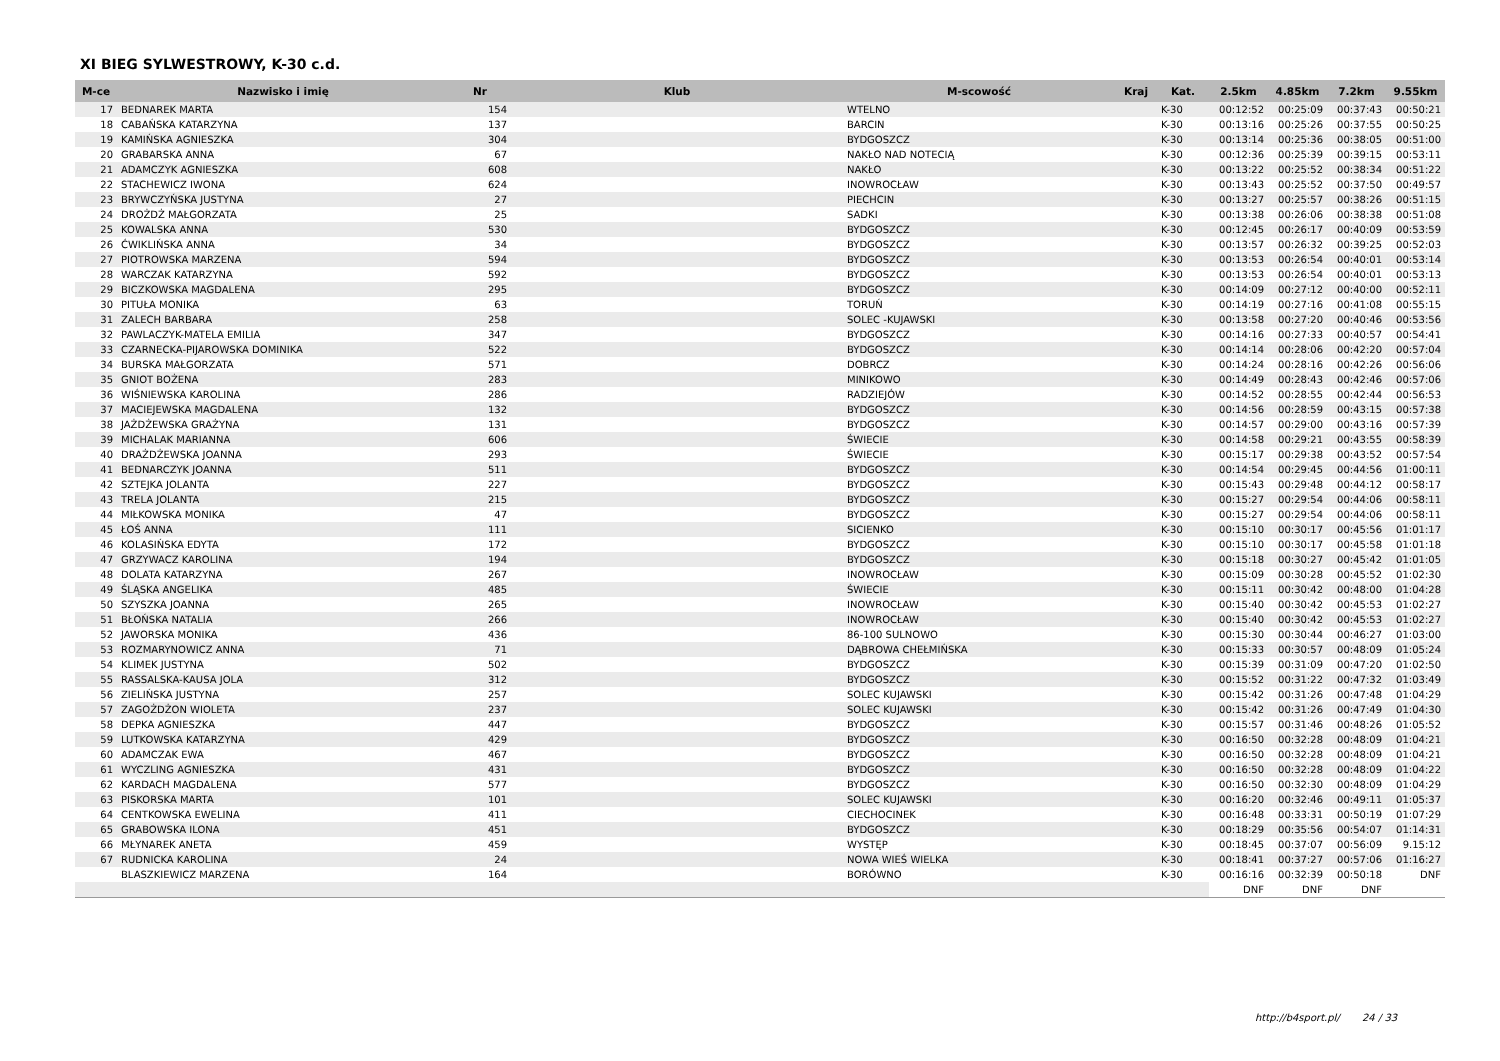XI BIEG SYLWESTROWY, K-30 c.d.
| M-ce | Nazwisko i imię | Nr | Klub | M-scowość | Kraj | Kat. | 2.5km | 4.85km | 7.2km | 9.55km |
| --- | --- | --- | --- | --- | --- | --- | --- | --- | --- | --- |
| 17 | BEDNAREK MARTA | 154 | | WTELNO | | K-30 | 00:12:52 | 00:25:09 | 00:37:43 | 00:50:21 |
| 18 | CABAŃSKA KATARZYNA | 137 | | BARCIN | | K-30 | 00:13:16 | 00:25:26 | 00:37:55 | 00:50:25 |
| 19 | KAMIŃSKA AGNIESZKA | 304 | | BYDGOSZCZ | | K-30 | 00:13:14 | 00:25:36 | 00:38:05 | 00:51:00 |
| 20 | GRABARSKA ANNA | 67 | | NAKŁO NAD NOTECIĄ | | K-30 | 00:12:36 | 00:25:39 | 00:39:15 | 00:53:11 |
| 21 | ADAMCZYK AGNIESZKA | 608 | | NAKŁO | | K-30 | 00:13:22 | 00:25:52 | 00:38:34 | 00:51:22 |
| 22 | STACHEWICZ IWONA | 624 | | INOWROCŁAW | | K-30 | 00:13:43 | 00:25:52 | 00:37:50 | 00:49:57 |
| 23 | BRYWCZYŃSKA JUSTYNA | 27 | | PIECHCIN | | K-30 | 00:13:27 | 00:25:57 | 00:38:26 | 00:51:15 |
| 24 | DROŻDŻ MAŁGORZATA | 25 | | SADKI | | K-30 | 00:13:38 | 00:26:06 | 00:38:38 | 00:51:08 |
| 25 | KOWALSKA ANNA | 530 | | BYDGOSZCZ | | K-30 | 00:12:45 | 00:26:17 | 00:40:09 | 00:53:59 |
| 26 | ĆWIKLIŃSKA ANNA | 34 | | BYDGOSZCZ | | K-30 | 00:13:57 | 00:26:32 | 00:39:25 | 00:52:03 |
| 27 | PIOTROWSKA MARZENA | 594 | | BYDGOSZCZ | | K-30 | 00:13:53 | 00:26:54 | 00:40:01 | 00:53:14 |
| 28 | WARCZAK KATARZYNA | 592 | | BYDGOSZCZ | | K-30 | 00:13:53 | 00:26:54 | 00:40:01 | 00:53:13 |
| 29 | BICZKOWSKA MAGDALENA | 295 | | BYDGOSZCZ | | K-30 | 00:14:09 | 00:27:12 | 00:40:00 | 00:52:11 |
| 30 | PITUŁA MONIKA | 63 | | TORUŃ | | K-30 | 00:14:19 | 00:27:16 | 00:41:08 | 00:55:15 |
| 31 | ZALECH BARBARA | 258 | | SOLEC -KUJAWSKI | | K-30 | 00:13:58 | 00:27:20 | 00:40:46 | 00:53:56 |
| 32 | PAWLACZYK-MATELA EMILIA | 347 | | BYDGOSZCZ | | K-30 | 00:14:16 | 00:27:33 | 00:40:57 | 00:54:41 |
| 33 | CZARNECKA-PIJAROWSKA DOMINIKA | 522 | | BYDGOSZCZ | | K-30 | 00:14:14 | 00:28:06 | 00:42:20 | 00:57:04 |
| 34 | BURSKA MAŁGORZATA | 571 | | DOBRCZ | | K-30 | 00:14:24 | 00:28:16 | 00:42:26 | 00:56:06 |
| 35 | GNIOT BOŻENA | 283 | | MINIKOWO | | K-30 | 00:14:49 | 00:28:43 | 00:42:46 | 00:57:06 |
| 36 | WIŚNIEWSKA KAROLINA | 286 | | RADZIEJÓW | | K-30 | 00:14:52 | 00:28:55 | 00:42:44 | 00:56:53 |
| 37 | MACIEJEWSKA MAGDALENA | 132 | | BYDGOSZCZ | | K-30 | 00:14:56 | 00:28:59 | 00:43:15 | 00:57:38 |
| 38 | JAŻDŻEWSKA GRAŻYNA | 131 | | BYDGOSZCZ | | K-30 | 00:14:57 | 00:29:00 | 00:43:16 | 00:57:39 |
| 39 | MICHALAK MARIANNA | 606 | | ŚWIECIE | | K-30 | 00:14:58 | 00:29:21 | 00:43:55 | 00:58:39 |
| 40 | DRAŻDŻEWSKA JOANNA | 293 | | ŚWIECIE | | K-30 | 00:15:17 | 00:29:38 | 00:43:52 | 00:57:54 |
| 41 | BEDNARCZYK JOANNA | 511 | | BYDGOSZCZ | | K-30 | 00:14:54 | 00:29:45 | 00:44:56 | 01:00:11 |
| 42 | SZTEJKA JOLANTA | 227 | | BYDGOSZCZ | | K-30 | 00:15:43 | 00:29:48 | 00:44:12 | 00:58:17 |
| 43 | TRELA JOLANTA | 215 | | BYDGOSZCZ | | K-30 | 00:15:27 | 00:29:54 | 00:44:06 | 00:58:11 |
| 44 | MIŁKOWSKA MONIKA | 47 | | BYDGOSZCZ | | K-30 | 00:15:27 | 00:29:54 | 00:44:06 | 00:58:11 |
| 45 | ŁOŚ ANNA | 111 | | SICIENKO | | K-30 | 00:15:10 | 00:30:17 | 00:45:56 | 01:01:17 |
| 46 | KOLASIŃSKA EDYTA | 172 | | BYDGOSZCZ | | K-30 | 00:15:10 | 00:30:17 | 00:45:58 | 01:01:18 |
| 47 | GRZYWACZ KAROLINA | 194 | | BYDGOSZCZ | | K-30 | 00:15:18 | 00:30:27 | 00:45:42 | 01:01:05 |
| 48 | DOLATA KATARZYNA | 267 | | INOWROCŁAW | | K-30 | 00:15:09 | 00:30:28 | 00:45:52 | 01:02:30 |
| 49 | ŚLĄSKA ANGELIKA | 485 | | ŚWIECIE | | K-30 | 00:15:11 | 00:30:42 | 00:48:00 | 01:04:28 |
| 50 | SZYSZKA JOANNA | 265 | | INOWROCŁAW | | K-30 | 00:15:40 | 00:30:42 | 00:45:53 | 01:02:27 |
| 51 | BŁOŃSKA NATALIA | 266 | | INOWROCŁAW | | K-30 | 00:15:40 | 00:30:42 | 00:45:53 | 01:02:27 |
| 52 | JAWORSKA MONIKA | 436 | | 86-100 SULNOWO | | K-30 | 00:15:30 | 00:30:44 | 00:46:27 | 01:03:00 |
| 53 | ROZMARYNOWICZ ANNA | 71 | | DĄBROWA CHEŁMIŃSKA | | K-30 | 00:15:33 | 00:30:57 | 00:48:09 | 01:05:24 |
| 54 | KLIMEK JUSTYNA | 502 | | BYDGOSZCZ | | K-30 | 00:15:39 | 00:31:09 | 00:47:20 | 01:02:50 |
| 55 | RASSALSKA-KAUSA JOLA | 312 | | BYDGOSZCZ | | K-30 | 00:15:52 | 00:31:22 | 00:47:32 | 01:03:49 |
| 56 | ZIELIŃSKA JUSTYNA | 257 | | SOLEC KUJAWSKI | | K-30 | 00:15:42 | 00:31:26 | 00:47:48 | 01:04:29 |
| 57 | ZAGOŻDŻON WIOLETA | 237 | | SOLEC KUJAWSKI | | K-30 | 00:15:42 | 00:31:26 | 00:47:49 | 01:04:30 |
| 58 | DEPKA AGNIESZKA | 447 | | BYDGOSZCZ | | K-30 | 00:15:57 | 00:31:46 | 00:48:26 | 01:05:52 |
| 59 | LUTKOWSKA KATARZYNA | 429 | | BYDGOSZCZ | | K-30 | 00:16:50 | 00:32:28 | 00:48:09 | 01:04:21 |
| 60 | ADAMCZAK EWA | 467 | | BYDGOSZCZ | | K-30 | 00:16:50 | 00:32:28 | 00:48:09 | 01:04:21 |
| 61 | WYCZLING AGNIESZKA | 431 | | BYDGOSZCZ | | K-30 | 00:16:50 | 00:32:28 | 00:48:09 | 01:04:22 |
| 62 | KARDACH MAGDALENA | 577 | | BYDGOSZCZ | | K-30 | 00:16:50 | 00:32:30 | 00:48:09 | 01:04:29 |
| 63 | PISKORSKA MARTA | 101 | | SOLEC KUJAWSKI | | K-30 | 00:16:20 | 00:32:46 | 00:49:11 | 01:05:37 |
| 64 | CENTKOWSKA EWELINA | 411 | | CIECHOCINEK | | K-30 | 00:16:48 | 00:33:31 | 00:50:19 | 01:07:29 |
| 65 | GRABOWSKA ILONA | 451 | | BYDGOSZCZ | | K-30 | 00:18:29 | 00:35:56 | 00:54:07 | 01:14:31 |
| 66 | MŁYNAREK ANETA | 459 | | WYSTĘP | | K-30 | 00:18:45 | 00:37:07 | 00:56:09 | 9.15:12 |
| 67 | RUDNICKA KAROLINA | 24 | | NOWA WIEŚ WIELKA | | K-30 | 00:18:41 | 00:37:27 | 00:57:06 | 01:16:27 |
| | BLASZKIEWICZ MARZENA | 164 | | BORÓWNO | | K-30 | 00:16:16 | 00:32:39 | 00:50:18 | DNF |
| | | | | | | | DNF | DNF | DNF | |
http://b4sport.pl/ 24 / 33